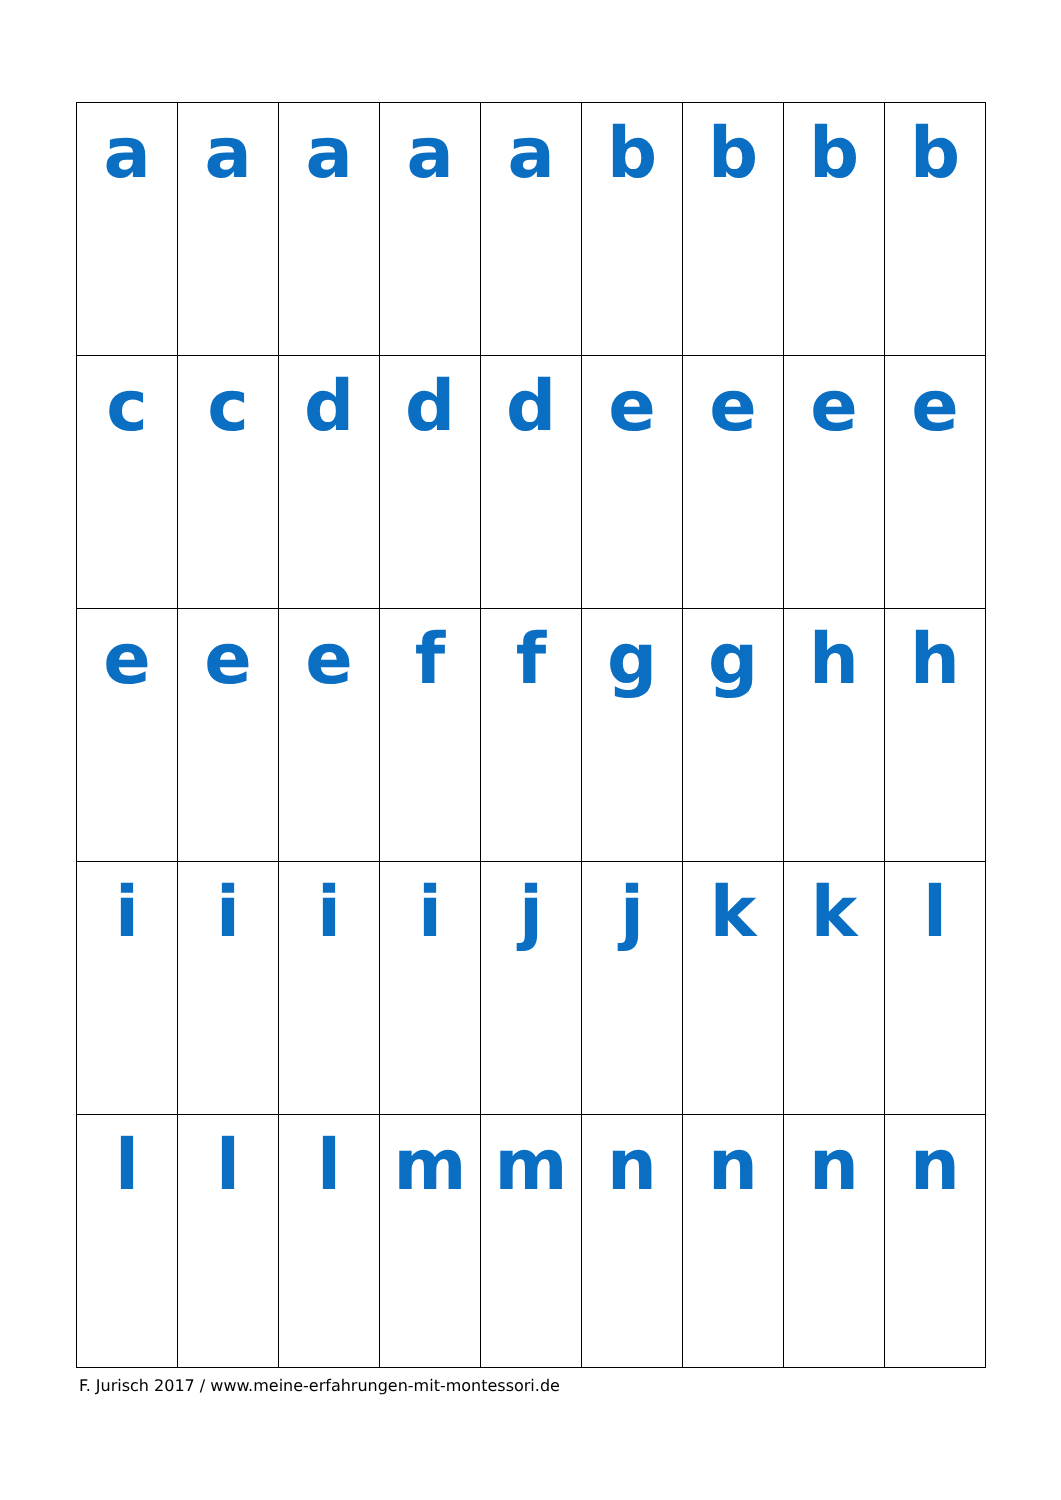| a | a | a | a | a | b | b | b | b |
| c | c | d | d | d | e | e | e | e |
| e | e | e | f | f | g | g | h | h |
| i | i | i | i | j | j | k | k | l |
| l | l | l | m | m | n | n | n | n |
F. Jurisch 2017 / www.meine-erfahrungen-mit-montessori.de